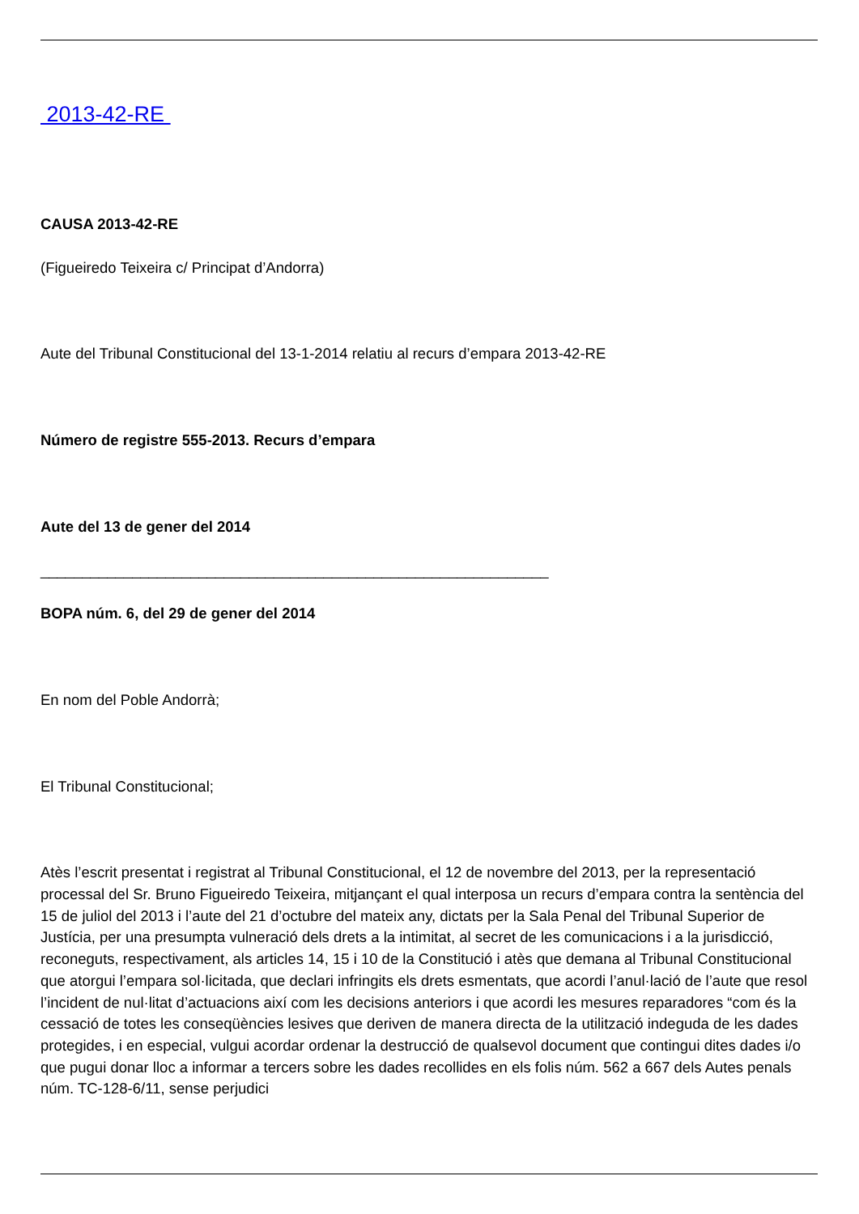2013-42-RE
CAUSA 2013-42-RE
(Figueiredo Teixeira c/ Principat d’Andorra)
Aute del Tribunal Constitucional del 13-1-2014 relatiu al recurs d’empara 2013-42-RE
Número de registre 555-2013. Recurs d’empara
Aute del 13 de gener del 2014
_____________________________________________________________
BOPA núm. 6, del 29 de gener del 2014
En nom del Poble Andorrà;
El Tribunal Constitucional;
Atès l’escrit presentat i registrat al Tribunal Constitucional, el 12 de novembre del 2013, per la representació processal del Sr. Bruno Figueiredo Teixeira, mitjançant el qual interposa un recurs d’empara contra la sentència del 15 de juliol del 2013 i l’aute del 21 d’octubre del mateix any, dictats per la Sala Penal del Tribunal Superior de Justícia, per una presumpta vulneració dels drets a la intimitat, al secret de les comunicacions i a la jurisdicció, reconeguts, respectivament, als articles 14, 15 i 10 de la Constitució i atès que demana al Tribunal Constitucional que atorgui l’empara sol·licitada, que declari infringits els drets esmentats, que acordi l’anul·lació de l’aute que resol l’incident de nul·litat d’actuacions així com les decisions anteriors i que acordi les mesures reparadores “com és la cessació de totes les conseqüències lesives que deriven de manera directa de la utilització indeguda de les dades protegides, i en especial, vulgui acordar ordenar la destrucció de qualsevol document que contingui dites dades i/o que pugui donar lloc a informar a tercers sobre les dades recollides en els folis núm. 562 a 667 dels Autes penals núm. TC-128-6/11, sense perjudici